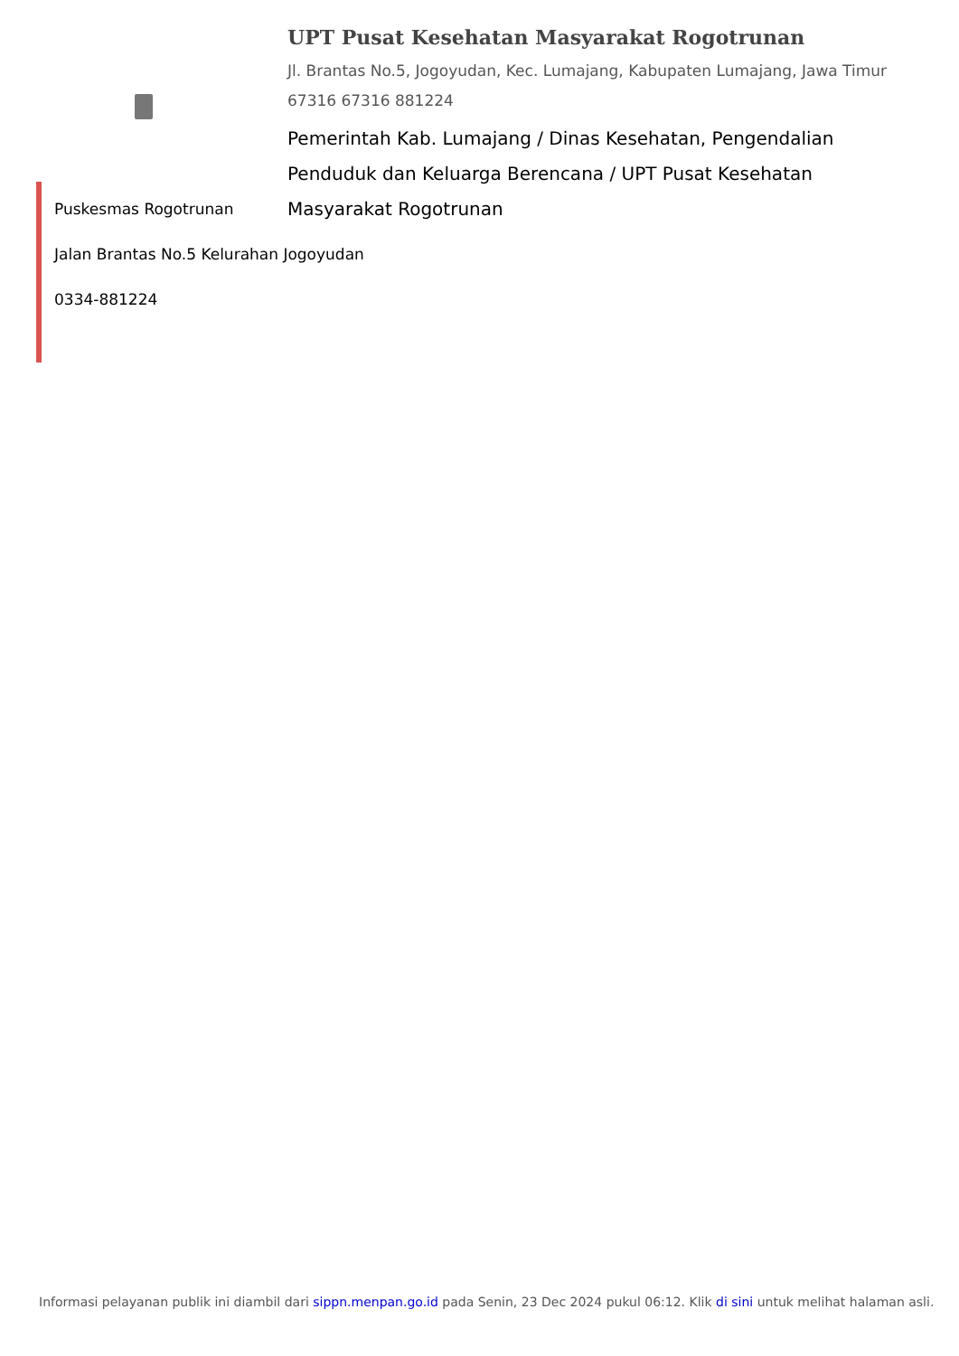UPT Pusat Kesehatan Masyarakat Rogotrunan
Jl. Brantas No.5, Jogoyudan, Kec. Lumajang, Kabupaten Lumajang, Jawa Timur 67316 67316 881224
Pemerintah Kab. Lumajang / Dinas Kesehatan, Pengendalian Penduduk dan Keluarga Berencana / UPT Pusat Kesehatan Masyarakat Rogotrunan
Puskesmas Rogotrunan
Jalan Brantas No.5 Kelurahan Jogoyudan
0334-881224
Informasi pelayanan publik ini diambil dari sippn.menpan.go.id pada Senin, 23 Dec 2024 pukul 06:12. Klik di sini untuk melihat halaman asli.